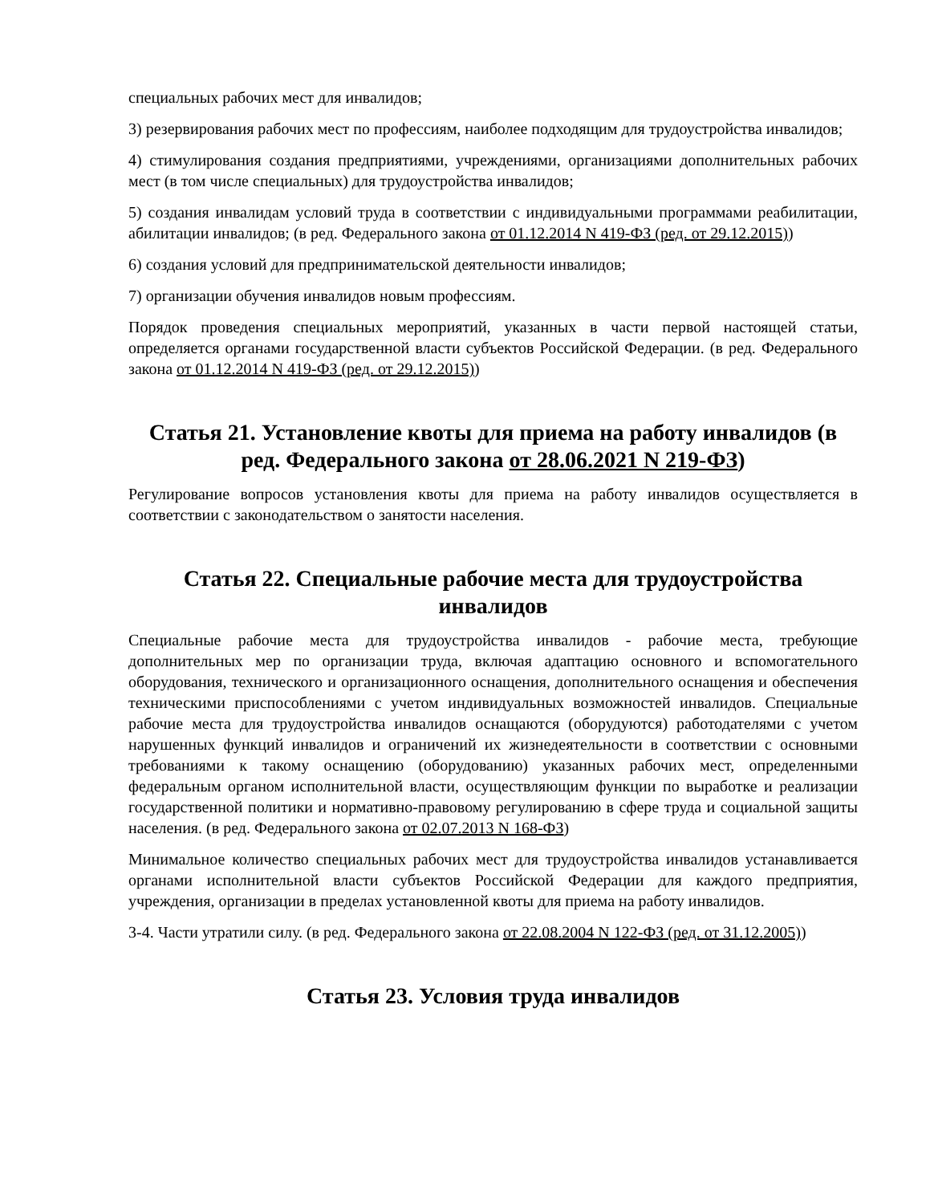специальных рабочих мест для инвалидов;
3) резервирования рабочих мест по профессиям, наиболее подходящим для трудоустройства инвалидов;
4) стимулирования создания предприятиями, учреждениями, организациями дополнительных рабочих мест (в том числе специальных) для трудоустройства инвалидов;
5) создания инвалидам условий труда в соответствии с индивидуальными программами реабилитации, абилитации инвалидов; (в ред. Федерального закона от 01.12.2014 N 419-ФЗ (ред. от 29.12.2015))
6) создания условий для предпринимательской деятельности инвалидов;
7) организации обучения инвалидов новым профессиям.
Порядок проведения специальных мероприятий, указанных в части первой настоящей статьи, определяется органами государственной власти субъектов Российской Федерации. (в ред. Федерального закона от 01.12.2014 N 419-ФЗ (ред. от 29.12.2015))
Статья 21. Установление квоты для приема на работу инвалидов (в ред. Федерального закона от 28.06.2021 N 219-ФЗ)
Регулирование вопросов установления квоты для приема на работу инвалидов осуществляется в соответствии с законодательством о занятости населения.
Статья 22. Специальные рабочие места для трудоустройства инвалидов
Специальные рабочие места для трудоустройства инвалидов - рабочие места, требующие дополнительных мер по организации труда, включая адаптацию основного и вспомогательного оборудования, технического и организационного оснащения, дополнительного оснащения и обеспечения техническими приспособлениями с учетом индивидуальных возможностей инвалидов. Специальные рабочие места для трудоустройства инвалидов оснащаются (оборудуются) работодателями с учетом нарушенных функций инвалидов и ограничений их жизнедеятельности в соответствии с основными требованиями к такому оснащению (оборудованию) указанных рабочих мест, определенными федеральным органом исполнительной власти, осуществляющим функции по выработке и реализации государственной политики и нормативно-правовому регулированию в сфере труда и социальной защиты населения. (в ред. Федерального закона от 02.07.2013 N 168-ФЗ)
Минимальное количество специальных рабочих мест для трудоустройства инвалидов устанавливается органами исполнительной власти субъектов Российской Федерации для каждого предприятия, учреждения, организации в пределах установленной квоты для приема на работу инвалидов.
3-4. Части утратили силу. (в ред. Федерального закона от 22.08.2004 N 122-ФЗ (ред. от 31.12.2005))
Статья 23. Условия труда инвалидов